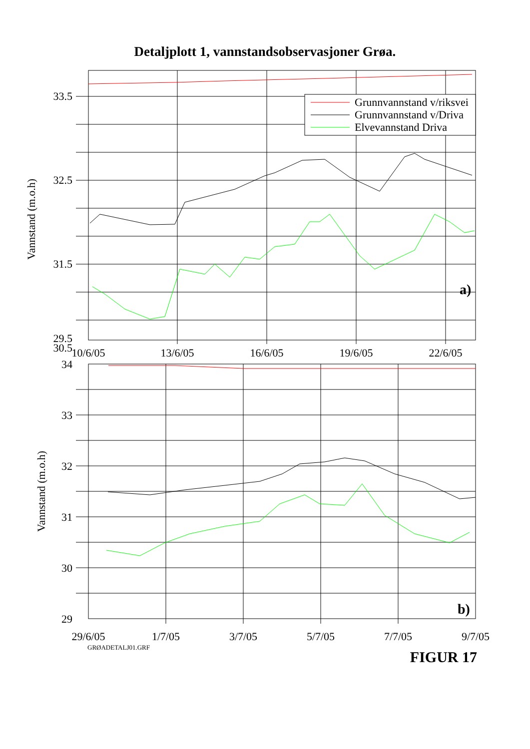Detaljplott 1, vannstandsobservasjoner Grøa.
Grunnvannstand v/riksvei
Grunnvannstand v/Driva
Elvevannstand Driva
a)
33.5
32.5
31.5
30.5
29.5
Vannstand (m.o.h)
10/6/05
13/6/05
16/6/05
19/6/05
22/6/05
29.5
b)
34
33
32
31
30
29
Vannstand (m.o.h)
29/6/05
1/7/05
3/7/05
5/7/05
7/7/05
9/7/05
GRØADETALJ01.GRF FIGUR 17